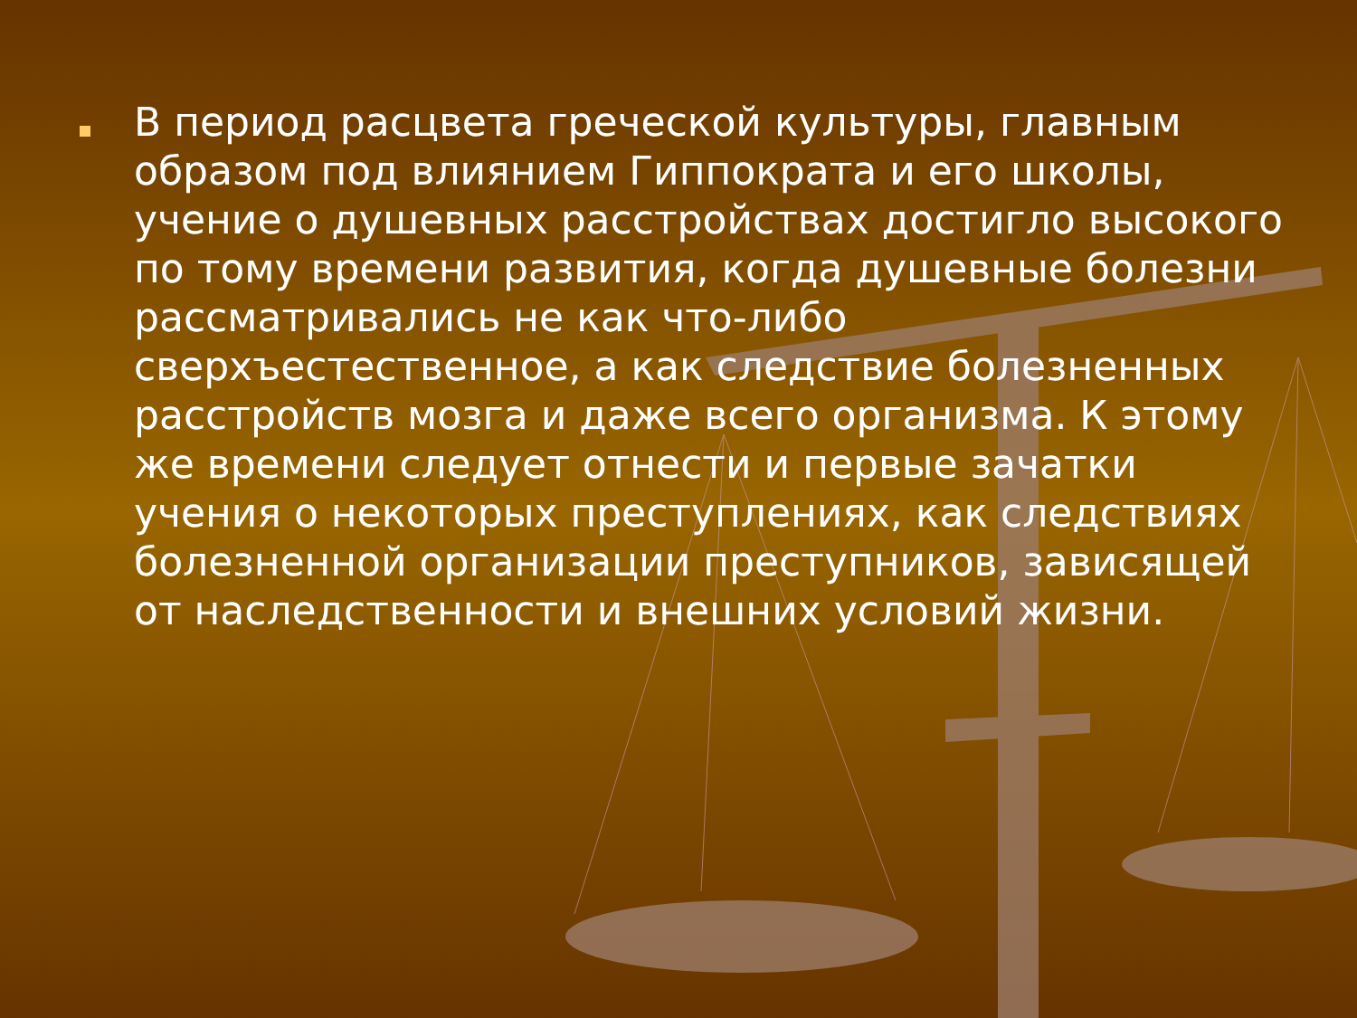В период расцвета греческой культуры, главным образом под влиянием Гиппократа и его школы, учение о душевных расстройствах достигло высокого по тому времени развития, когда душевные болезни рассматривались не как что-либо сверхъестественное, а как следствие болезненных расстройств мозга и даже всего организма. К этому же времени следует отнести и первые зачатки учения о некоторых преступлениях, как следствиях болезненной организации преступников, зависящей от наследственности и внешних условий жизни.